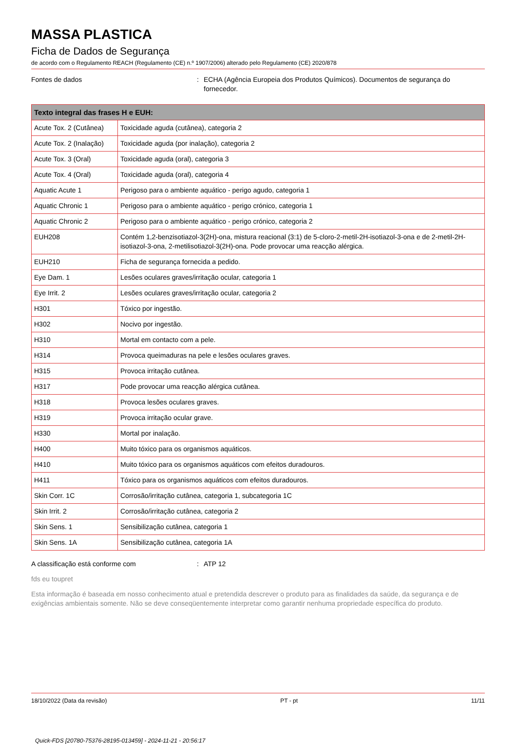MASSA PLASTICA
Ficha de Dados de Segurança
de acordo com o Regulamento REACH (Regulamento (CE) n.º 1907/2006) alterado pelo Regulamento (CE) 2020/878
Fontes de dados : ECHA (Agência Europeia dos Produtos Químicos). Documentos de segurança do fornecedor.
| Texto integral das frases H e EUH: | |
| --- | --- |
| Acute Tox. 2 (Cutânea) | Toxicidade aguda (cutânea), categoria 2 |
| Acute Tox. 2 (Inalação) | Toxicidade aguda (por inalação), categoria 2 |
| Acute Tox. 3 (Oral) | Toxicidade aguda (oral), categoria 3 |
| Acute Tox. 4 (Oral) | Toxicidade aguda (oral), categoria 4 |
| Aquatic Acute 1 | Perigoso para o ambiente aquático - perigo agudo, categoria 1 |
| Aquatic Chronic 1 | Perigoso para o ambiente aquático - perigo crónico, categoria 1 |
| Aquatic Chronic 2 | Perigoso para o ambiente aquático - perigo crónico, categoria 2 |
| EUH208 | Contém 1,2-benzisotiazol-3(2H)-ona, mistura reacional (3:1) de 5-cloro-2-metil-2H-isotiazol-3-ona e de 2-metil-2H-isotiazol-3-ona, 2-metilisotiazol-3(2H)-ona. Pode provocar uma reacção alérgica. |
| EUH210 | Ficha de segurança fornecida a pedido. |
| Eye Dam. 1 | Lesões oculares graves/irritação ocular, categoria 1 |
| Eye Irrit. 2 | Lesões oculares graves/irritação ocular, categoria 2 |
| H301 | Tóxico por ingestão. |
| H302 | Nocivo por ingestão. |
| H310 | Mortal em contacto com a pele. |
| H314 | Provoca queimaduras na pele e lesões oculares graves. |
| H315 | Provoca irritação cutânea. |
| H317 | Pode provocar uma reacção alérgica cutânea. |
| H318 | Provoca lesões oculares graves. |
| H319 | Provoca irritação ocular grave. |
| H330 | Mortal por inalação. |
| H400 | Muito tóxico para os organismos aquáticos. |
| H410 | Muito tóxico para os organismos aquáticos com efeitos duradouros. |
| H411 | Tóxico para os organismos aquáticos com efeitos duradouros. |
| Skin Corr. 1C | Corrosão/irritação cutânea, categoria 1, subcategoria 1C |
| Skin Irrit. 2 | Corrosão/irritação cutânea, categoria 2 |
| Skin Sens. 1 | Sensibilização cutânea, categoria 1 |
| Skin Sens. 1A | Sensibilização cutânea, categoria 1A |
A classificação está conforme com : ATP 12
fds eu toupret
Esta informação é baseada em nosso conhecimento atual e pretendida descrever o produto para as finalidades da saúde, da segurança e de exigências ambientais somente. Não se deve conseqüentemente interpretar como garantir nenhuma propriedade específica do produto.
18/10/2022 (Data da revisão) PT - pt 11/11
Quick-FDS [20780-75376-28195-013459] - 2024-11-21 - 20:56:17